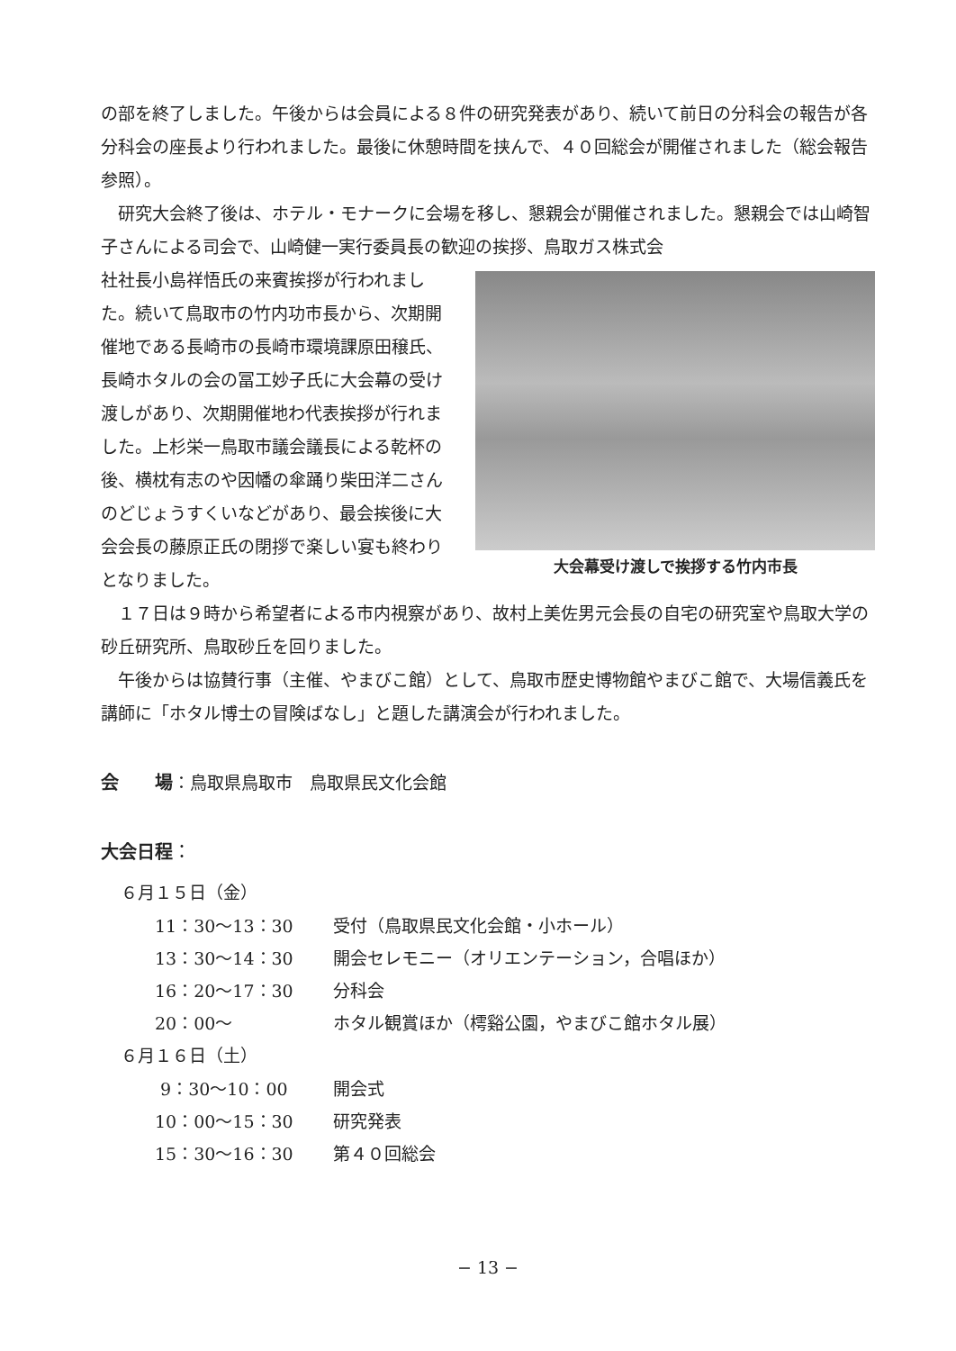の部を終了しました。午後からは会員による８件の研究発表があり、続いて前日の分科会の報告が各分科会の座長より行われました。最後に休憩時間を挟んで、４０回総会が開催されました（総会報告参照）。
研究大会終了後は、ホテル・モナークに会場を移し、懇親会が開催されました。懇親会では山崎智子さんによる司会で、山崎健一実行委員長の歓迎の挨拶、鳥取ガス株式会
社社長小島祥悟氏の来賓挨拶が行われました。続いて鳥取市の竹内功市長から、次期開催地である長崎市の長崎市環境課原田穣氏、長崎ホタルの会の冨工妙子氏に大会幕の受け渡しがあり、次期開催地わ代表挨拶が行れました。上杉栄一鳥取市議会議長による乾杯の後、横枕有志のや因幡の傘踊り柴田洋二さんのどじょうすくいなどがあり、最会挨後に大会会長の藤原正氏の閉拶で楽しい宴も終わりとなりました。
大会幕受け渡しで挨拶する竹内市長
１７日は９時から希望者による市内視察があり、故村上美佐男元会長の自宅の研究室や鳥取大学の砂丘研究所、鳥取砂丘を回りました。
午後からは協賛行事（主催、やまびこ館）として、鳥取市歴史博物館やまびこ館で、大場信義氏を講師に「ホタル博士の冒険ばなし」と題した講演会が行われました。
会　　場：鳥取県鳥取市　鳥取県民文化会館
大会日程：
６月１５日（金）
| 11：30〜13：30 | 受付（鳥取県民文化会館・小ホール） |
| 13：30〜14：30 | 開会セレモニー（オリエンテーション，合唱ほか） |
| 16：20〜17：30 | 分科会 |
| 20：00〜 | ホタル観賞ほか（樗谿公園，やまびこ館ホタル展） |
６月１６日（土）
| 9：30〜10：00 | 開会式 |
| 10：00〜15：30 | 研究発表 |
| 15：30〜16：30 | 第４０回総会 |
− 13 −